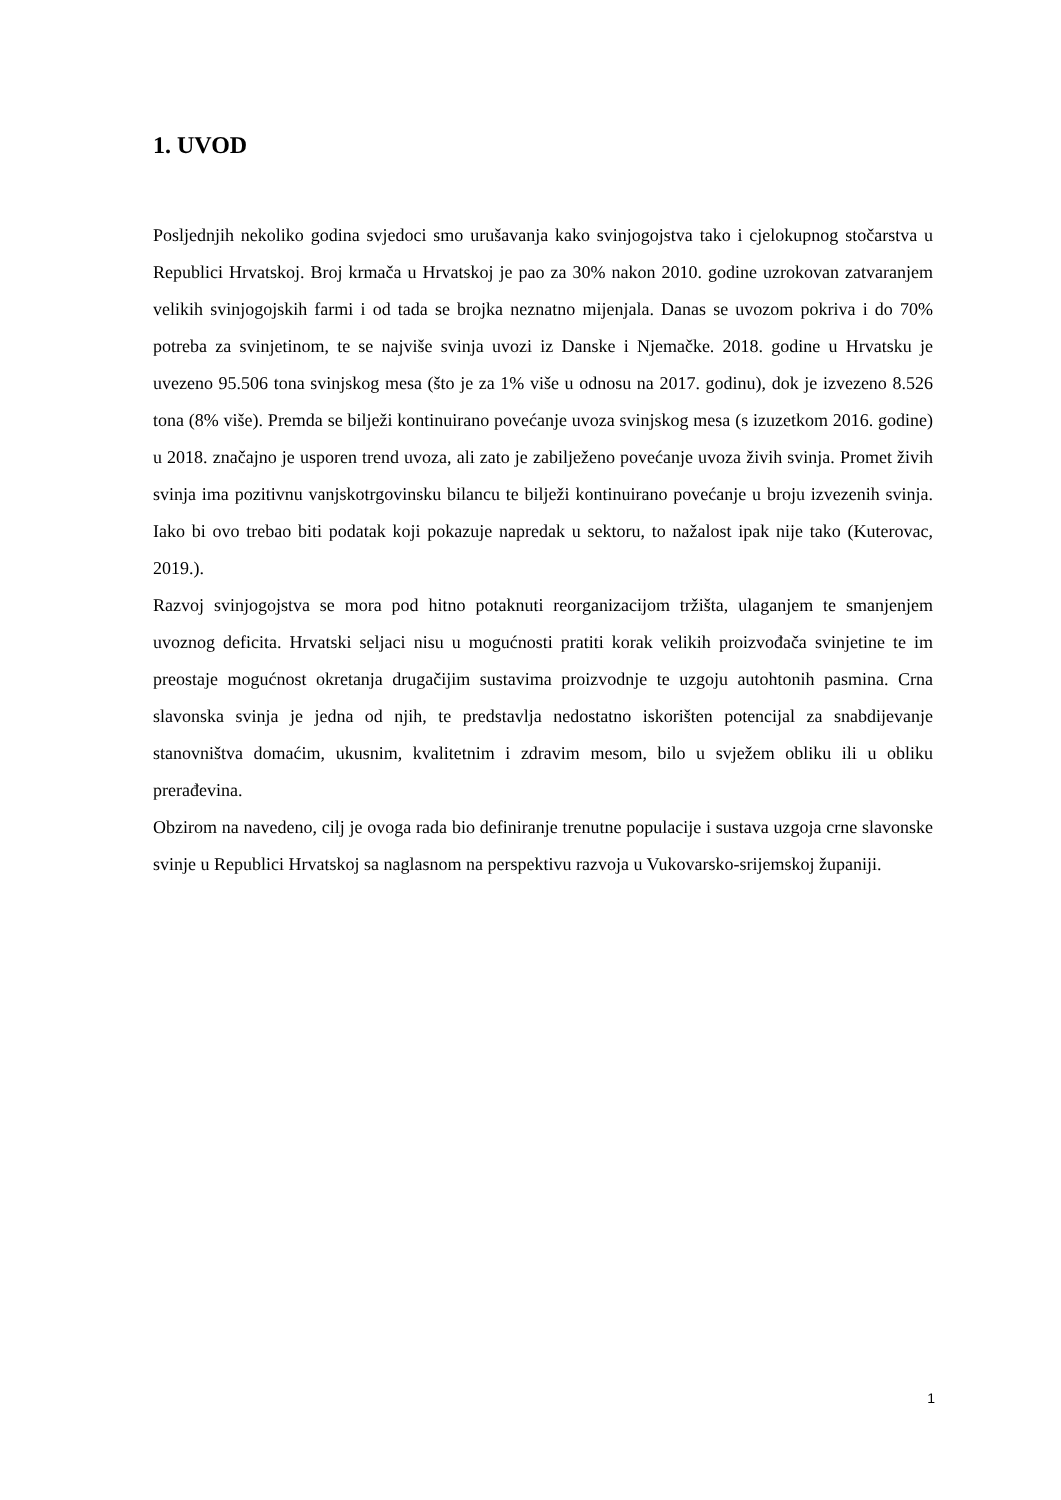1. UVOD
Posljednjih nekoliko godina svjedoci smo urušavanja kako svinjogojstva tako i cjelokupnog stočarstva u Republici Hrvatskoj. Broj krmača u Hrvatskoj je pao za 30% nakon 2010. godine uzrokovan zatvaranjem velikih svinjogojskih farmi i od tada se brojka neznatno mijenjala. Danas se uvozom pokriva i do 70% potreba za svinjetinom, te se najviše svinja uvozi iz Danske i Njemačke. 2018. godine u Hrvatsku je uvezeno 95.506 tona svinjskog mesa (što je za 1% više u odnosu na 2017. godinu), dok je izvezeno 8.526 tona (8% više). Premda se bilježi kontinuirano povećanje uvoza svinjskog mesa (s izuzetkom 2016. godine) u 2018. značajno je usporen trend uvoza, ali zato je zabilježeno povećanje uvoza živih svinja. Promet živih svinja ima pozitivnu vanjskotrgovinsku bilancu te bilježi kontinuirano povećanje u broju izvezenih svinja. Iako bi ovo trebao biti podatak koji pokazuje napredak u sektoru, to nažalost ipak nije tako (Kuterovac, 2019.).
Razvoj svinjogojstva se mora pod hitno potaknuti reorganizacijom tržišta, ulaganjem te smanjenjem uvoznog deficita. Hrvatski seljaci nisu u mogućnosti pratiti korak velikih proizvođača svinjetine te im preostaje mogućnost okretanja drugačijim sustavima proizvodnje te uzgoju autohtonih pasmina. Crna slavonska svinja je jedna od njih, te predstavlja nedostatno iskorišten potencijal za snabdijevanje stanovništva domaćim, ukusnim, kvalitetnim i zdravim mesom, bilo u svježem obliku ili u obliku prerađevina.
Obzirom na navedeno, cilj je ovoga rada bio definiranje trenutne populacije i sustava uzgoja crne slavonske svinje u Republici Hrvatskoj sa naglasnom na perspektivu razvoja u Vukovarsko-srijemskoj županiji.
1